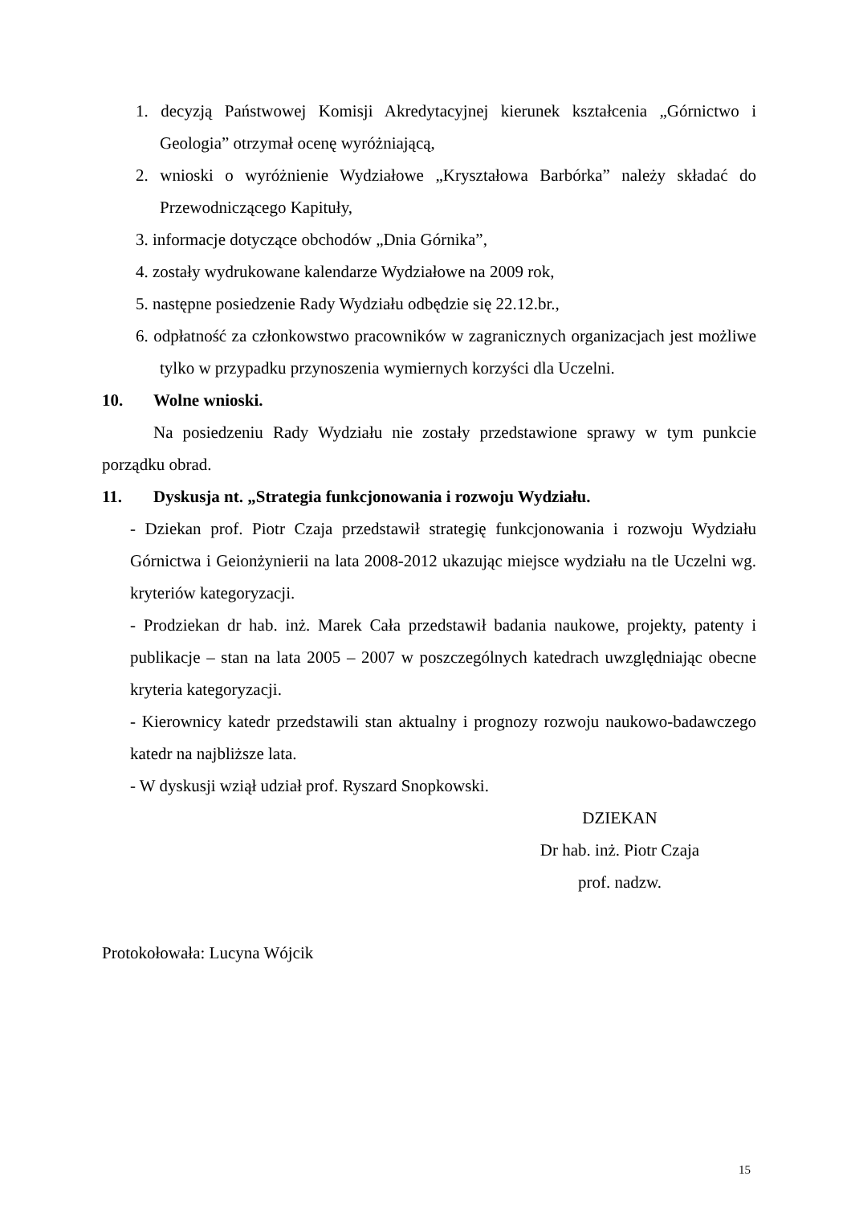1. decyzją Państwowej Komisji Akredytacyjnej kierunek kształcenia „Górnictwo i Geologia” otrzymał ocenę wyróżniającą,
2. wnioski o wyróżnienie Wydziałowe „Kryształowa Barbórka” należy składać do Przewodniczącego Kapituły,
3. informacje dotyczące obchodów „Dnia Górnika”,
4. zostały wydrukowane kalendarze Wydziałowe na 2009 rok,
5. następne posiedzenie Rady Wydziału odbędzie się 22.12.br.,
6. odpłatność za członkowstwo pracowników w zagranicznych organizacjach jest możliwe tylko w przypadku przynoszenia wymiernych korzyści dla Uczelni.
10. Wolne wnioski.
Na posiedzeniu Rady Wydziału nie zostały przedstawione sprawy w tym punkcie porządku obrad.
11. Dyskusja nt. „Strategia funkcjonowania i rozwoju Wydziału.
- Dziekan prof. Piotr Czaja przedstawił strategię funkcjonowania i rozwoju Wydziału Górnictwa i Geionżynierii na lata 2008-2012 ukazując miejsce wydziału na tle Uczelni wg. kryteriów kategoryzacji.
- Prodziekan dr hab. inż. Marek Cała przedstawił badania naukowe, projekty, patenty i publikacje – stan na lata 2005 – 2007 w poszczególnych katedrach uwzględniając obecne kryteria kategoryzacji.
- Kierownicy katedr przedstawili stan aktualny i prognozy rozwoju naukowo-badawczego katedr na najbliższe lata.
- W dyskusji wziął udział prof. Ryszard Snopkowski.
DZIEKAN
Dr hab. inż. Piotr Czaja
prof. nadzw.
Protokołowała: Lucyna Wójcik
15